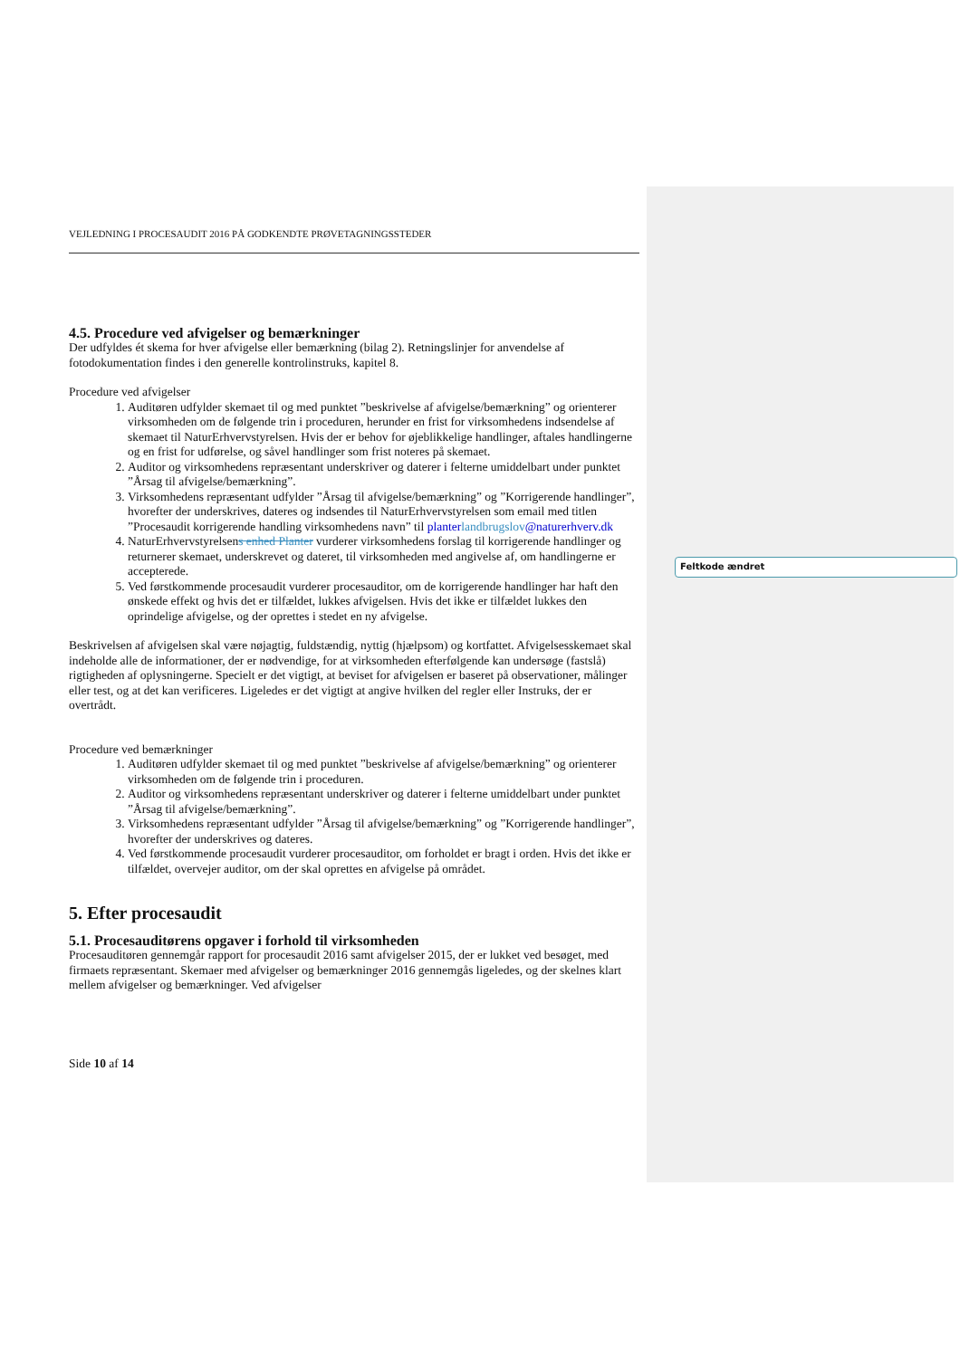Feltkode ændret
VEJLEDNING I PROCESAUDIT 2016 PÅ GODKENDTE PRØVETAGNINGSSTEDER
4.5. Procedure ved afvigelser og bemærkninger
Der udfyldes ét skema for hver afvigelse eller bemærkning (bilag 2). Retningslinjer for anvendelse af fotodokumentation findes i den generelle kontrolinstruks, kapitel 8.
Procedure ved afvigelser
1. Auditøren udfylder skemaet til og med punktet ”beskrivelse af afvigelse/bemærkning” og orienterer virksomheden om de følgende trin i proceduren, herunder en frist for virksomhedens indsendelse af skemaet til NaturErhvervstyrelsen. Hvis der er behov for øjeblikkelige handlinger, aftales handlingerne og en frist for udførelse, og såvel handlinger som frist noteres på skemaet.
2. Auditor og virksomhedens repræsentant underskriver og daterer i felterne umiddelbart under punktet ”Årsag til afvigelse/bemærkning”.
3. Virksomhedens repræsentant udfylder ”Årsag til afvigelse/bemærkning” og ”Korrigerende handlinger”, hvorefter der underskrives, dateres og indsendes til NaturErhvervstyrelsen som email med titlen ”Procesaudit korrigerende handling virksomhedens navn” til planter landbrugslov@naturerhverv.dk
4. NaturErhvervstyrelsens enhed Planter vurderer virksomhedens forslag til korrigerende handlinger og returnerer skemaet, underskrevet og dateret, til virksomheden med angivelse af, om handlingerne er accepterede.
5. Ved førstkommende procesaudit vurderer procesauditor, om de korrigerende handlinger har haft den ønskede effekt og hvis det er tilfældet, lukkes afvigelsen. Hvis det ikke er tilfældet lukkes den oprindelige afvigelse, og der oprettes i stedet en ny afvigelse.
Beskrivelsen af afvigelsen skal være nøjagtig, fuldstændig, nyttig (hjælpsom) og kortfattet. Afvigelsesskemaet skal indeholde alle de informationer, der er nødvendige, for at virksomheden efterfølgende kan undersøge (fastslå) rigtigheden af oplysningerne. Specielt er det vigtigt, at beviset for afvigelsen er baseret på observationer, målinger eller test, og at det kan verificeres. Ligeledes er det vigtigt at angive hvilken del regler eller Instruks, der er overtrådt.
Procedure ved bemærkninger
1. Auditøren udfylder skemaet til og med punktet ”beskrivelse af afvigelse/bemærkning” og orienterer virksomheden om de følgende trin i proceduren.
2. Auditor og virksomhedens repræsentant underskriver og daterer i felterne umiddelbart under punktet ”Årsag til afvigelse/bemærkning”.
3. Virksomhedens repræsentant udfylder ”Årsag til afvigelse/bemærkning” og ”Korrigerende handlinger”, hvorefter der underskrives og dateres.
4. Ved førstkommende procesaudit vurderer procesauditor, om forholdet er bragt i orden. Hvis det ikke er tilfældet, overvejer auditor, om der skal oprettes en afvigelse på området.
5. Efter procesaudit
5.1. Procesauditørens opgaver i forhold til virksomheden
Procesauditøren gennemgår rapport for procesaudit 2016 samt afvigelser 2015, der er lukket ved besøget, med firmaets repræsentant. Skemaer med afvigelser og bemærkninger 2016 gennemgås ligeledes, og der skelnes klart mellem afvigelser og bemærkninger. Ved afvigelser
Side 10 af 14